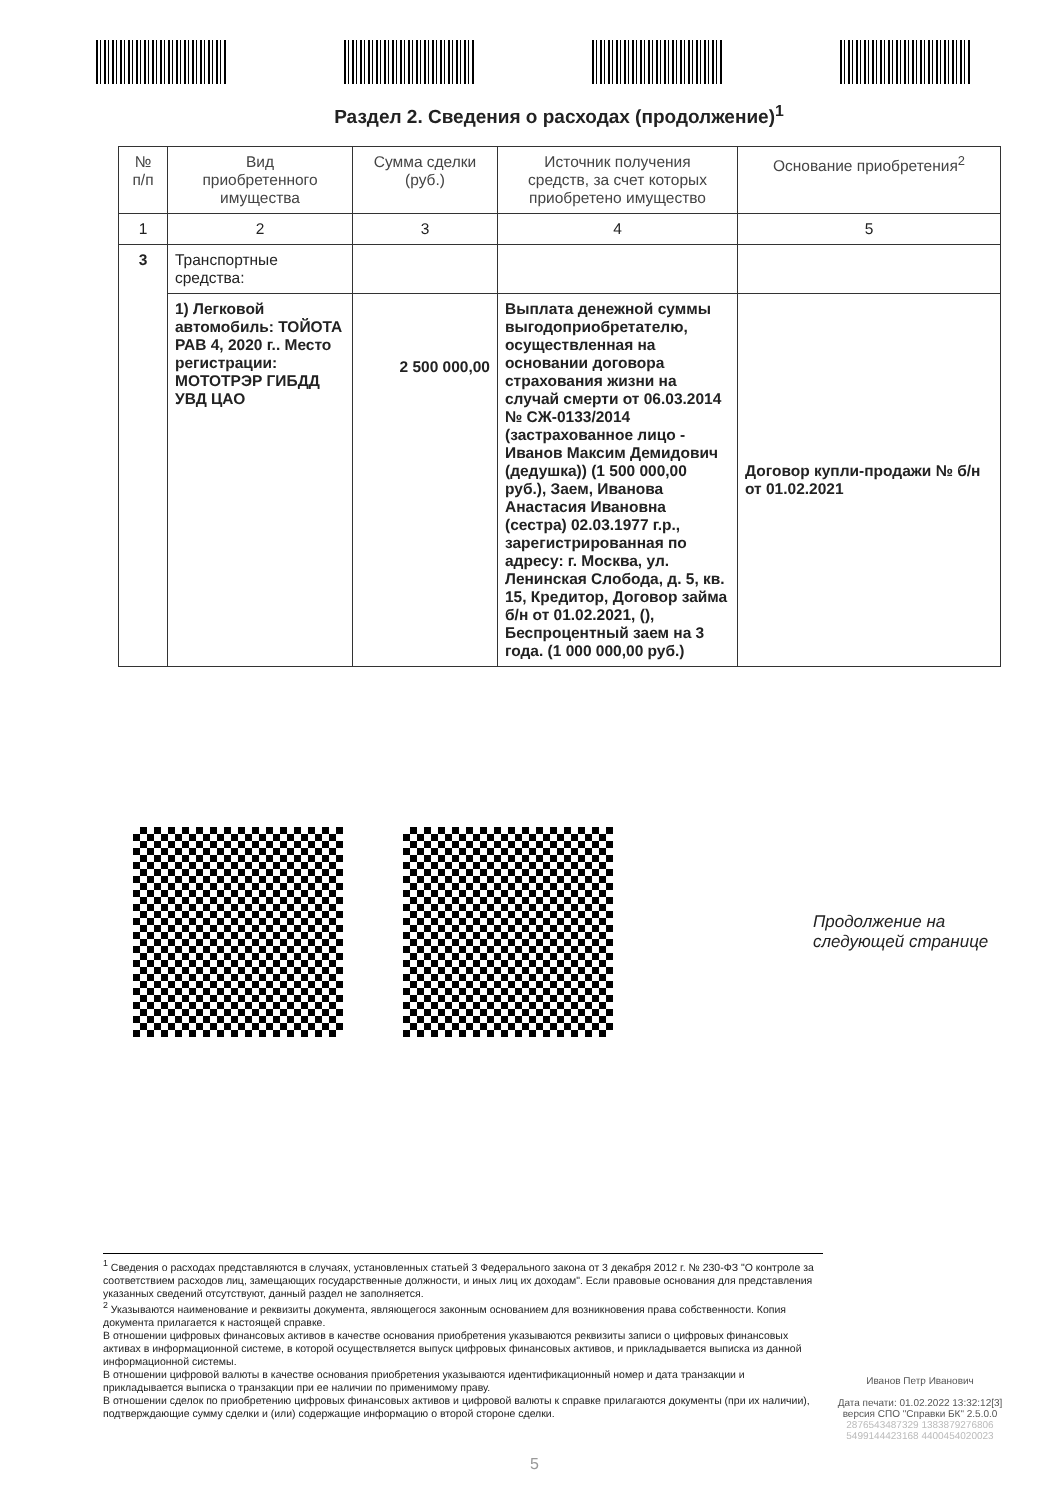Раздел 2. Сведения о расходах (продолжение)<sup>1</sup>
| № п/п | Вид приобретенного имущества | Сумма сделки (руб.) | Источник получения средств, за счет которых приобретено имущество | Основание приобретения<sup>2</sup> |
| --- | --- | --- | --- | --- |
| 1 | 2 | 3 | 4 | 5 |
| 3 | Транспортные средства: | | | |
| | 1) Легковой автомобиль: ТОЙОТА РАВ 4, 2020 г.. Место регистрации: МОТОТРЭР ГИБДД УВД ЦАО | 2 500 000,00 | Выплата денежной суммы выгодоприобретателю, осуществленная на основании договора страхования жизни на случай смерти от 06.03.2014 № СЖ-0133/2014 (застрахованное лицо - Иванов Максим Демидович (дедушка)) (1 500 000,00 руб.), Заем, Иванова Анастасия Ивановна (сестра) 02.03.1977 г.р., зарегистрированная по адресу: г. Москва, ул. Ленинская Слобода, д. 5, кв. 15, Кредитор, Договор займа б/н от 01.02.2021, (), Беспроцентный заем на 3 года. (1 000 000,00 руб.) | Договор купли-продажи № б/н от 01.02.2021 |
Продолжение на
следующей странице
<sup>1</sup> Сведения о расходах представляются в случаях, установленных статьей 3 Федерального закона от 3 декабря 2012 г. № 230-ФЗ "О контроле за соответствием расходов лиц, замещающих государственные должности, и иных лиц их доходам". Если правовые основания для представления указанных сведений отсутствуют, данный раздел не заполняется.
<sup>2</sup> Указываются наименование и реквизиты документа, являющегося законным основанием для возникновения права собственности. Копия документа прилагается к настоящей справке.
В отношении цифровых финансовых активов в качестве основания приобретения указываются реквизиты записи о цифровых финансовых активах в информационной системе, в которой осуществляется выпуск цифровых финансовых активов, и прикладывается выписка из данной информационной системы.
В отношении цифровой валюты в качестве основания приобретения указываются идентификационный номер и дата транзакции и прикладывается выписка о транзакции при ее наличии по применимому праву.
В отношении сделок по приобретению цифровых финансовых активов и цифровой валюты к справке прилагаются документы (при их наличии), подтверждающие сумму сделки и (или) содержащие информацию о второй стороне сделки.
Иванов Петр Иванович
Дата печати: 01.02.2022 13:32:12[3]
версия СПО "Справки БК" 2.5.0.0
2876543487329 1383879276806
5499144423168 4400454020023
5